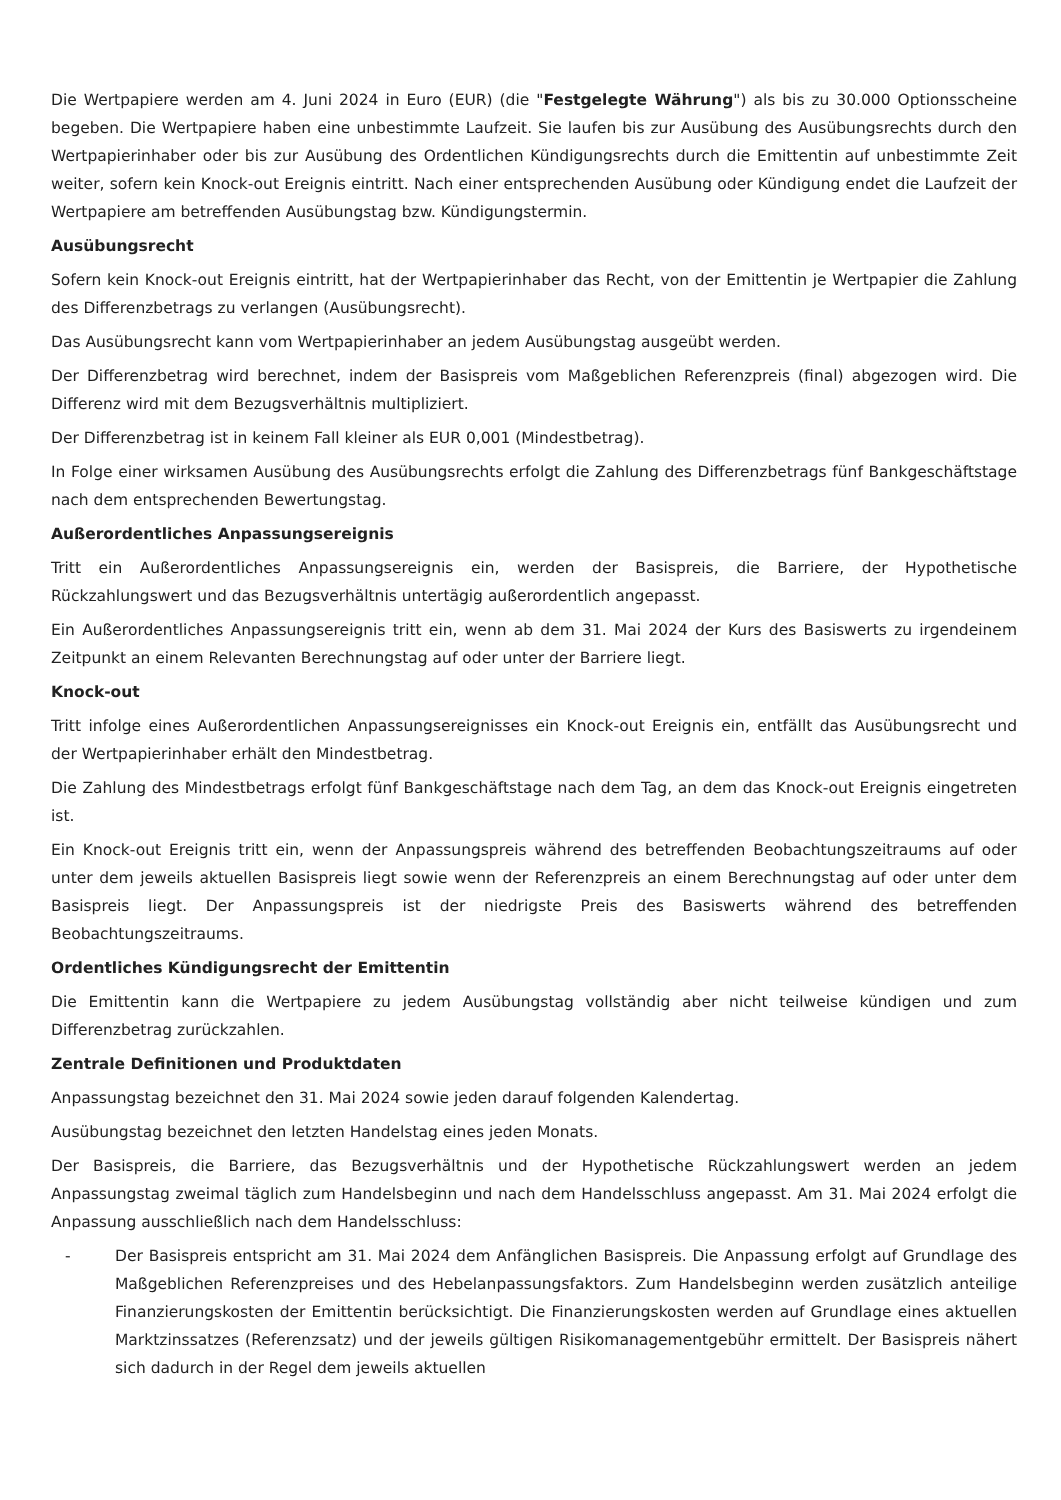Die Wertpapiere werden am 4. Juni 2024 in Euro (EUR) (die "Festgelegte Währung") als bis zu 30.000 Optionsscheine begeben. Die Wertpapiere haben eine unbestimmte Laufzeit. Sie laufen bis zur Ausübung des Ausübungsrechts durch den Wertpapierinhaber oder bis zur Ausübung des Ordentlichen Kündigungsrechts durch die Emittentin auf unbestimmte Zeit weiter, sofern kein Knock-out Ereignis eintritt. Nach einer entsprechenden Ausübung oder Kündigung endet die Laufzeit der Wertpapiere am betreffenden Ausübungstag bzw. Kündigungstermin.
Ausübungsrecht
Sofern kein Knock-out Ereignis eintritt, hat der Wertpapierinhaber das Recht, von der Emittentin je Wertpapier die Zahlung des Differenzbetrags zu verlangen (Ausübungsrecht).
Das Ausübungsrecht kann vom Wertpapierinhaber an jedem Ausübungstag ausgeübt werden.
Der Differenzbetrag wird berechnet, indem der Basispreis vom Maßgeblichen Referenzpreis (final) abgezogen wird. Die Differenz wird mit dem Bezugsverhältnis multipliziert.
Der Differenzbetrag ist in keinem Fall kleiner als EUR 0,001 (Mindestbetrag).
In Folge einer wirksamen Ausübung des Ausübungsrechts erfolgt die Zahlung des Differenzbetrags fünf Bankgeschäftstage nach dem entsprechenden Bewertungstag.
Außerordentliches Anpassungsereignis
Tritt ein Außerordentliches Anpassungsereignis ein, werden der Basispreis, die Barriere, der Hypothetische Rückzahlungswert und das Bezugsverhältnis untertägig außerordentlich angepasst.
Ein Außerordentliches Anpassungsereignis tritt ein, wenn ab dem 31. Mai 2024 der Kurs des Basiswerts zu irgendeinem Zeitpunkt an einem Relevanten Berechnungstag auf oder unter der Barriere liegt.
Knock-out
Tritt infolge eines Außerordentlichen Anpassungsereignisses ein Knock-out Ereignis ein, entfällt das Ausübungsrecht und der Wertpapierinhaber erhält den Mindestbetrag.
Die Zahlung des Mindestbetrags erfolgt fünf Bankgeschäftstage nach dem Tag, an dem das Knock-out Ereignis eingetreten ist.
Ein Knock-out Ereignis tritt ein, wenn der Anpassungspreis während des betreffenden Beobachtungszeitraums auf oder unter dem jeweils aktuellen Basispreis liegt sowie wenn der Referenzpreis an einem Berechnungstag auf oder unter dem Basispreis liegt. Der Anpassungspreis ist der niedrigste Preis des Basiswerts während des betreffenden Beobachtungszeitraums.
Ordentliches Kündigungsrecht der Emittentin
Die Emittentin kann die Wertpapiere zu jedem Ausübungstag vollständig aber nicht teilweise kündigen und zum Differenzbetrag zurückzahlen.
Zentrale Definitionen und Produktdaten
Anpassungstag bezeichnet den 31. Mai 2024 sowie jeden darauf folgenden Kalendertag.
Ausübungstag bezeichnet den letzten Handelstag eines jeden Monats.
Der Basispreis, die Barriere, das Bezugsverhältnis und der Hypothetische Rückzahlungswert werden an jedem Anpassungstag zweimal täglich zum Handelsbeginn und nach dem Handelsschluss angepasst. Am 31. Mai 2024 erfolgt die Anpassung ausschließlich nach dem Handelsschluss:
- Der Basispreis entspricht am 31. Mai 2024 dem Anfänglichen Basispreis. Die Anpassung erfolgt auf Grundlage des Maßgeblichen Referenzpreises und des Hebelanpassungsfaktors. Zum Handelsbeginn werden zusätzlich anteilige Finanzierungskosten der Emittentin berücksichtigt. Die Finanzierungskosten werden auf Grundlage eines aktuellen Marktzinssatzes (Referenzsatz) und der jeweils gültigen Risikomanagementgebühr ermittelt. Der Basispreis nähert sich dadurch in der Regel dem jeweils aktuellen